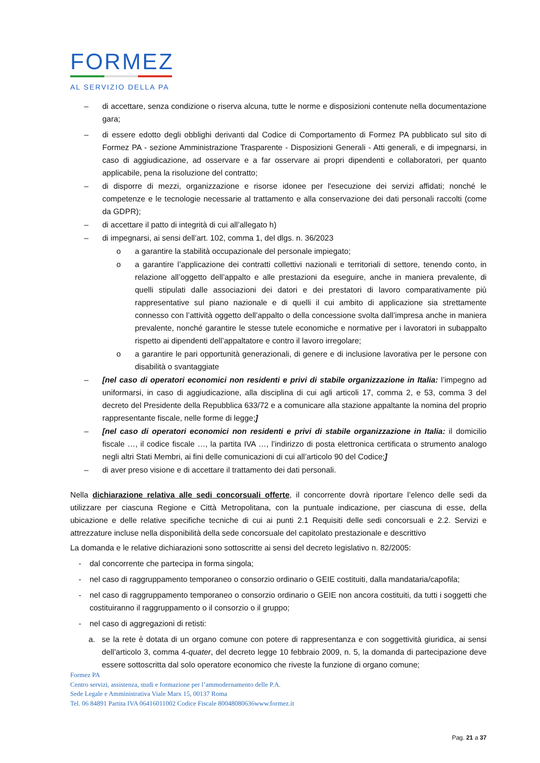FORMEZ
AL SERVIZIO DELLA PA
– di accettare, senza condizione o riserva alcuna, tutte le norme e disposizioni contenute nella documentazione gara;
– di essere edotto degli obblighi derivanti dal Codice di Comportamento di Formez PA pubblicato sul sito di Formez PA - sezione Amministrazione Trasparente - Disposizioni Generali - Atti generali, e di impegnarsi, in caso di aggiudicazione, ad osservare e a far osservare ai propri dipendenti e collaboratori, per quanto applicabile, pena la risoluzione del contratto;
– di disporre di mezzi, organizzazione e risorse idonee per l'esecuzione dei servizi affidati; nonché le competenze e le tecnologie necessarie al trattamento e alla conservazione dei dati personali raccolti (come da GDPR);
– di accettare il patto di integrità di cui all’allegato h)
– di impegnarsi, ai sensi dell’art. 102, comma 1, del dlgs. n. 36/2023
o a garantire la stabilità occupazionale del personale impiegato;
o a garantire l’applicazione dei contratti collettivi nazionali e territoriali di settore, tenendo conto, in relazione all’oggetto dell’appalto e alle prestazioni da eseguire, anche in maniera prevalente, di quelli stipulati dalle associazioni dei datori e dei prestatori di lavoro comparativamente più rappresentative sul piano nazionale e di quelli il cui ambito di applicazione sia strettamente connesso con l’attività oggetto dell’appalto o della concessione svolta dall’impresa anche in maniera prevalente, nonché garantire le stesse tutele economiche e normative per i lavoratori in subappalto rispetto ai dipendenti dell’appaltatore e contro il lavoro irregolare;
o a garantire le pari opportunità generazionali, di genere e di inclusione lavorativa per le persone con disabilità o svantaggiate
– [nel caso di operatori economici non residenti e privi di stabile organizzazione in Italia: l’impegno ad uniformarsi, in caso di aggiudicazione, alla disciplina di cui agli articoli 17, comma 2, e 53, comma 3 del decreto del Presidente della Repubblica 633/72 e a comunicare alla stazione appaltante la nomina del proprio rappresentante fiscale, nelle forme di legge;]
– [nel caso di operatori economici non residenti e privi di stabile organizzazione in Italia: il domicilio fiscale …, il codice fiscale …, la partita IVA …, l’indirizzo di posta elettronica certificata o strumento analogo negli altri Stati Membri, ai fini delle comunicazioni di cui all’articolo 90 del Codice;]
– di aver preso visione e di accettare il trattamento dei dati personali.
Nella dichiarazione relativa alle sedi concorsuali offerte, il concorrente dovrà riportare l’elenco delle sedi da utilizzare per ciascuna Regione e Città Metropolitana, con la puntuale indicazione, per ciascuna di esse, della ubicazione e delle relative specifiche tecniche di cui ai punti 2.1 Requisiti delle sedi concorsuali e 2.2. Servizi e attrezzature incluse nella disponibilità della sede concorsuale del capitolato prestazionale e descrittivo
La domanda e le relative dichiarazioni sono sottoscritte ai sensi del decreto legislativo n. 82/2005:
- dal concorrente che partecipa in forma singola;
- nel caso di raggruppamento temporaneo o consorzio ordinario o GEIE costituiti, dalla mandataria/capofila;
- nel caso di raggruppamento temporaneo o consorzio ordinario o GEIE non ancora costituiti, da tutti i soggetti che costituiranno il raggruppamento o il consorzio o il gruppo;
- nel caso di aggregazioni di retisti:
a. se la rete è dotata di un organo comune con potere di rappresentanza e con soggettività giuridica, ai sensi dell’articolo 3, comma 4-quater, del decreto legge 10 febbraio 2009, n. 5, la domanda di partecipazione deve essere sottoscritta dal solo operatore economico che riveste la funzione di organo comune;
Formez PA
Centro servizi, assistenza, studi e formazione per l’ammodernamento delle P.A.
Sede Legale e Amministrativa Viale Marx 15, 00137 Roma
Tel. 06 84891 Partita IVA 06416011002 Codice Fiscale 80048080636www.formez.it
Pag. 21 a 37